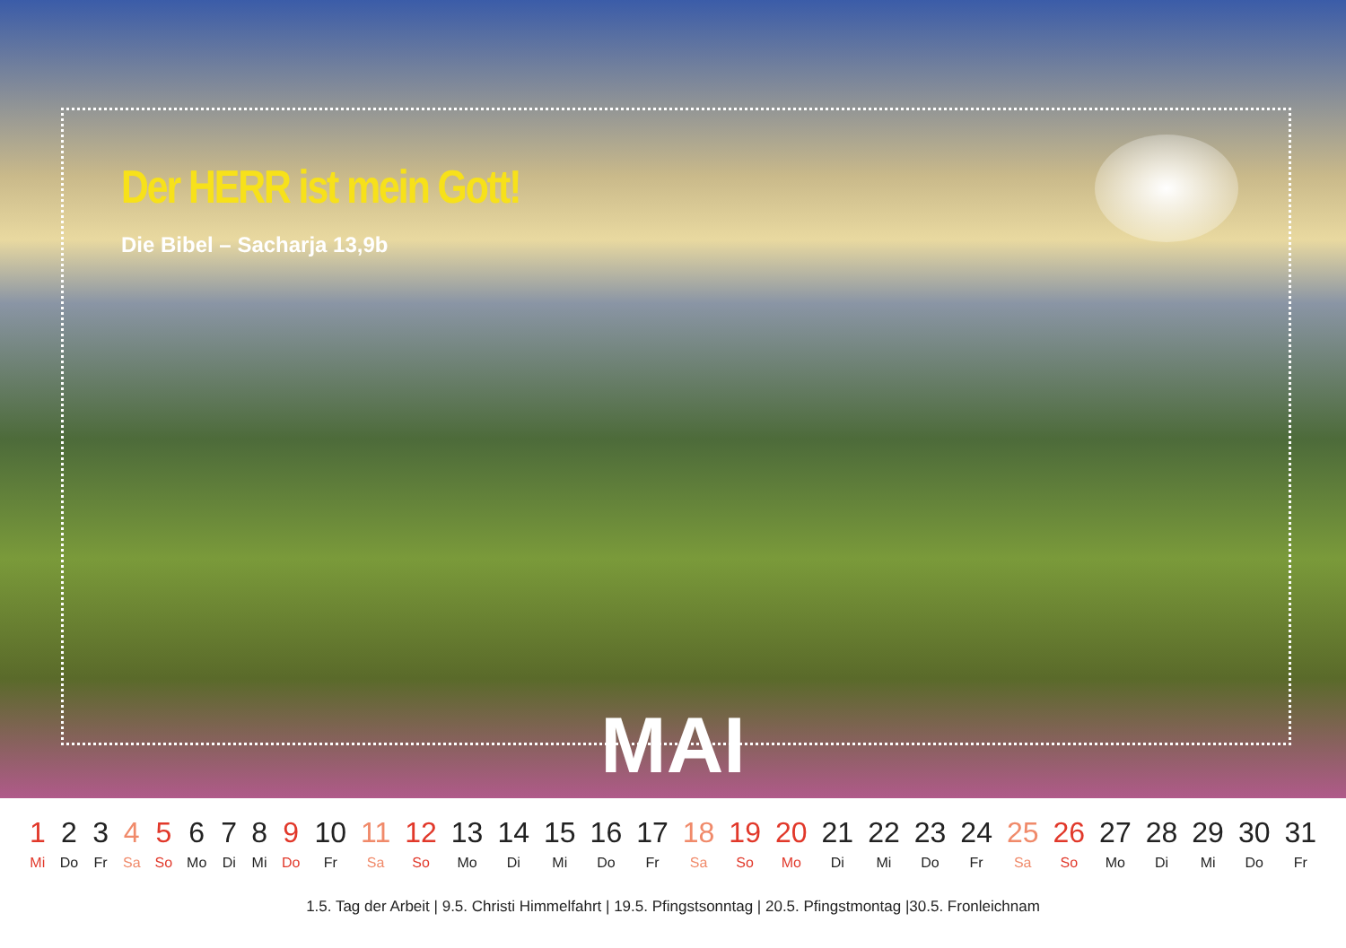Der HERR ist mein Gott!
Die Bibel – Sacharja 13,9b
MAI
| 1 | 2 | 3 | 4 | 5 | 6 | 7 | 8 | 9 | 10 | 11 | 12 | 13 | 14 | 15 | 16 | 17 | 18 | 19 | 20 | 21 | 22 | 23 | 24 | 25 | 26 | 27 | 28 | 29 | 30 | 31 |
| Mi | Do | Fr | Sa | So | Mo | Di | Mi | Do | Fr | Sa | So | Mo | Di | Mi | Do | Fr | Sa | So | Mo | Di | Mi | Do | Fr | Sa | So | Mo | Di | Mi | Do | Fr |
1.5. Tag der Arbeit | 9.5. Christi Himmelfahrt | 19.5. Pfingstsonntag | 20.5. Pfingstmontag |30.5. Fronleichnam